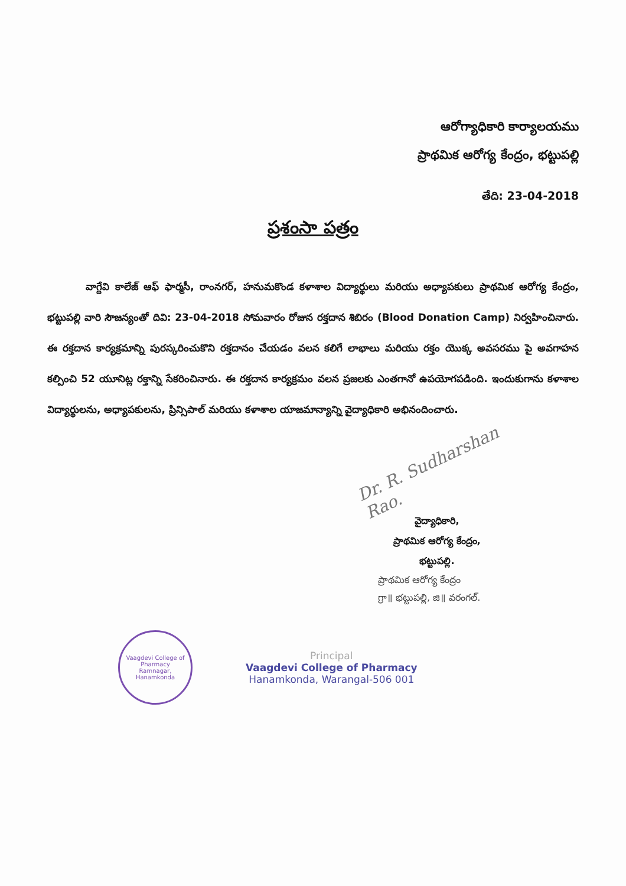ఆరోగ్యాధికారి కార్యాలయము
ప్రాథమిక ఆరోగ్య కేంద్రం, భట్టుపల్లి
తేది: 23-04-2018
ప్రశంసా పత్రం
వాగ్దేవి కాలేజ్ ఆఫ్ ఫార్మసీ, రాంనగర్, హనుమకొండ కళాశాల విద్యార్థులు మరియు అధ్యాపకులు ప్రాథమిక ఆరోగ్య కేంద్రం, భట్టుపల్లి వారి సౌజన్యంతో దివి: 23-04-2018 సోమవారం రోజున రక్తదాన శిబిరం (Blood Donation Camp) నిర్వహించినారు. ఈ రక్తదాన కార్యక్రమాన్ని పురస్కరించుకొని రక్తదానం చేయడం వలన కలిగే లాభాలు మరియు రక్తం యొక్క అవసరము పై అవగాహన కల్పించి 52 యూనిట్ల రక్తాన్ని సేకరించినారు. ఈ రక్తదాన కార్యక్రమం వలన ప్రజలకు ఎంతగానో ఉపయోగపడింది. ఇందుకుగాను కళాశాల విద్యార్థులను, అధ్యాపకులను, ప్రిన్సిపాల్ మరియు కళాశాల యాజమాన్యాన్ని వైద్యాధికారి అభినందించారు.
Dr. R. Sudharshan Rao.
వైద్యాధికారి,
ప్రాథమిక ఆరోగ్య కేంద్రం,
భట్టుపల్లి.
ప్రాథమిక ఆరోగ్య కేంద్రం
గ్రా॥ భట్టుపల్లి, జి॥ వరంగల్.
Vaagdevi College of Pharmacy
Ramnagar, Hanamkonda
Principal
Vaagdevi College of Pharmacy
Hanamkonda, Warangal-506 001